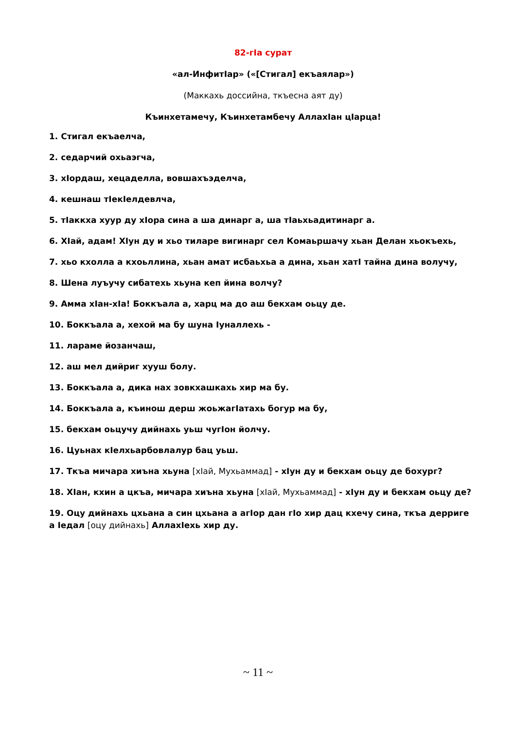82-гIа сурат
«ал-ИнфитIар» («[Стигал] екъаялар»)
(Маккахь доссийна, ткъесна аят ду)
Къинхетамечу, Къинхетамбечу АллахIан цIарца!
1. Стигал екъаелча,
2. седарчий охьаэгча,
3. хIордаш, хецаделла, вовшахъэделча,
4. кешнаш тIекIелдевлча,
5. тIаккха хуур ду хIора сина а ша динарг а, ша тIаьхьадитинарг а.
6. ХIай, адам! ХIун ду и хьо тиларе вигинарг сел Комаьршачу хьан Делан хьокъехь,
7. хьо кхолла а кхоьллина, хьан амат исбаьхьа а дина, хьан хатI тайна дина волучу,
8. Шена луъучу сибатехь хьуна кеп йина волчу?
9. Амма хIан-хIа! Боккъала а, харц ма до аш бекхам оьцу де.
10. Боккъала а, хехой ма бу шуна Iуналлехь -
11. лараме йозанчаш,
12. аш мел дийриг хууш болу.
13. Боккъала а, дика нах зовкхашкахь хир ма бу.
14. Боккъала а, къинош дерш жоьжагIатахь богур ма бу,
15. бекхам оьцучу дийнахь уьш чугIон йолчу.
16. Цуьнах кIелхьарбовлалур бац уьш.
17. Ткъа мичара хиъна хьуна [хIай, Мухьаммад] - хIун ду и бекхам оьцу де бохург?
18. ХIан, кхин а цкъа, мичара хиъна хьуна [хIай, Мухьаммад] - хIун ду и бекхам оьцу де?
19. Оцу дийнахь цхьана а син цхьана а агIор дан гIо хир дац кхечу сина, ткъа дерриге а Iедал [оцу дийнахь] АллахIехь хир ду.
~ 11 ~